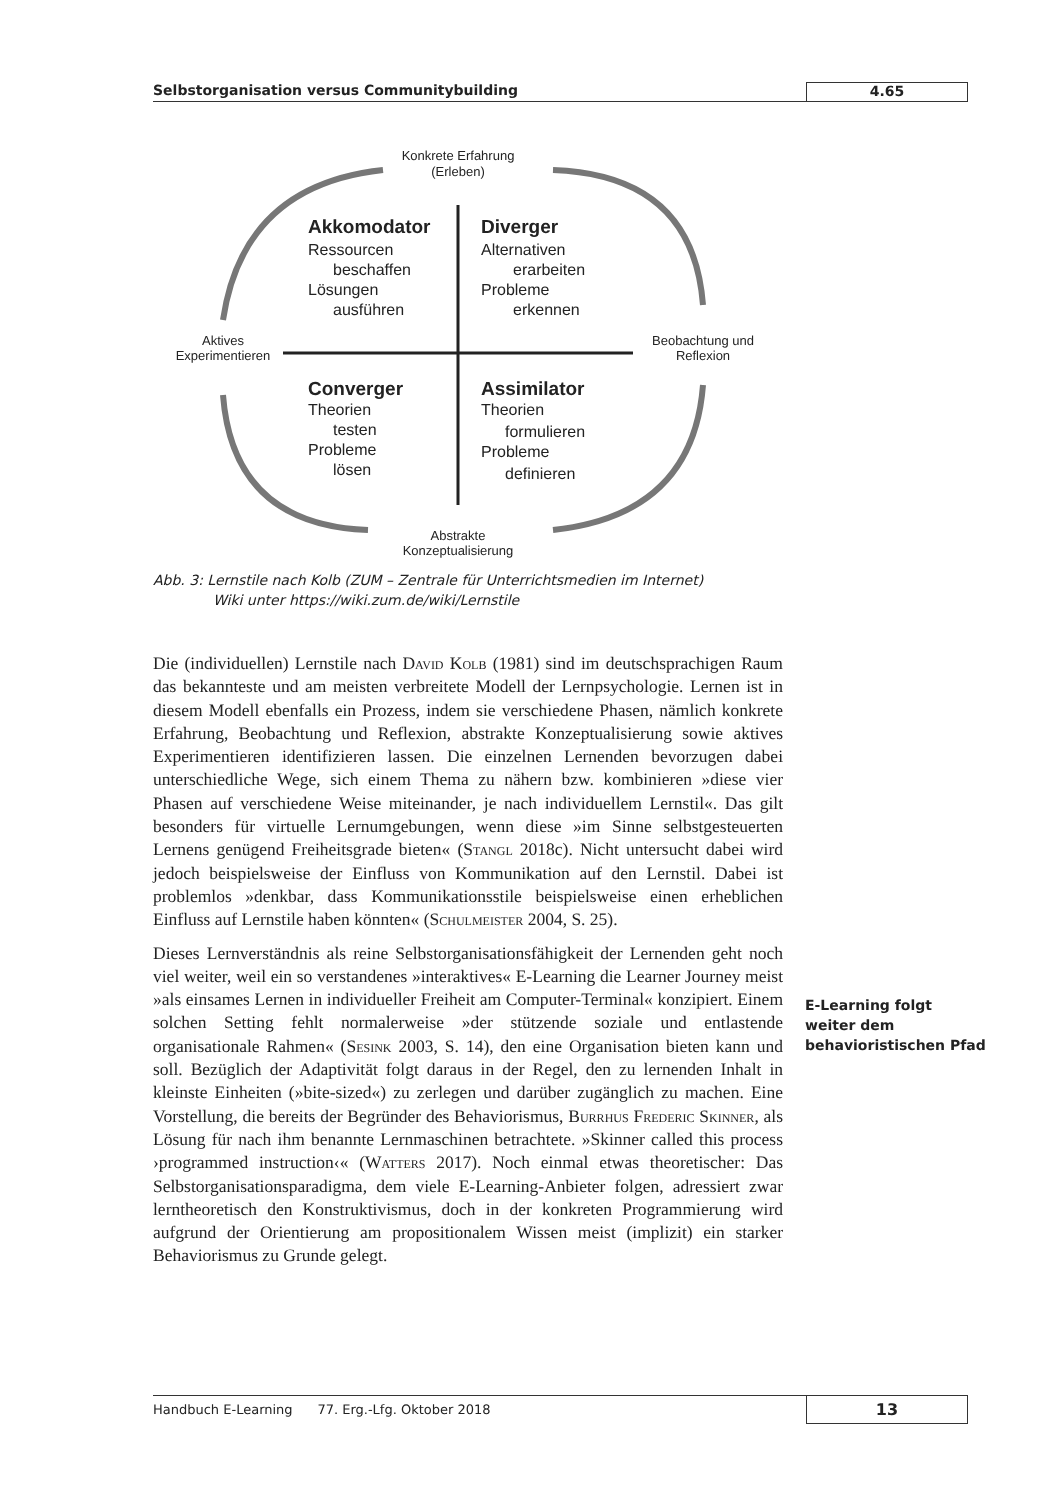Selbstorganisation versus Communitybuilding
4.65
Konkrete Erfahrung
(Erleben)
Aktives
Experimentieren
Beobachtung und
Reflexion
Abstrakte
Konzeptualisierung
Akkomodator
Ressourcen
beschaffen
Lösungen
ausführen
Diverger
Alternativen
erarbeiten
Probleme
erkennen
Converger
Theorien
testen
Probleme
lösen
Assimilator
Theorien
formulieren
Probleme
definieren
Abb. 3: Lernstile nach Kolb (ZUM – Zentrale für Unterrichtsmedien im Internet)
Wiki unter https://wiki.zum.de/wiki/Lernstile
Die (individuellen) Lernstile nach David Kolb (1981) sind im deutschsprachigen Raum das bekannteste und am meisten verbreitete Modell der Lernpsychologie. Lernen ist in diesem Modell ebenfalls ein Prozess, indem sie verschiedene Phasen, nämlich konkrete Erfahrung, Beobachtung und Reflexion, abstrakte Konzeptualisierung sowie aktives Experimentieren identifizieren lassen. Die einzelnen Lernenden bevorzugen dabei unterschiedliche Wege, sich einem Thema zu nähern bzw. kombinieren »diese vier Phasen auf verschiedene Weise miteinander, je nach individuellem Lernstil«. Das gilt besonders für virtuelle Lernumgebungen, wenn diese »im Sinne selbstgesteuerten Lernens genügend Freiheitsgrade bieten« (Stangl 2018c). Nicht untersucht dabei wird jedoch beispielsweise der Einfluss von Kommunikation auf den Lernstil. Dabei ist problemlos »denkbar, dass Kommunikationsstile beispielsweise einen erheblichen Einfluss auf Lernstile haben könnten« (Schulmeister 2004, S. 25).
Dieses Lernverständnis als reine Selbstorganisationsfähigkeit der Lernenden geht noch viel weiter, weil ein so verstandenes »interaktives« E-Learning die Learner Journey meist »als einsames Lernen in individueller Freiheit am Computer-Terminal« konzipiert. Einem solchen Setting fehlt normalerweise »der stützende soziale und entlastende organisationale Rahmen« (Sesink 2003, S. 14), den eine Organisation bieten kann und soll. Bezüglich der Adaptivität folgt daraus in der Regel, den zu lernenden Inhalt in kleinste Einheiten (»bite-sized«) zu zerlegen und darüber zugänglich zu machen. Eine Vorstellung, die bereits der Begründer des Behaviorismus, Burrhus Frederic Skinner, als Lösung für nach ihm benannte Lernmaschinen betrachtete. »Skinner called this process ›programmed instruction‹« (Watters 2017). Noch einmal etwas theoretischer: Das Selbstorganisationsparadigma, dem viele E-Learning-Anbieter folgen, adressiert zwar lerntheoretisch den Konstruktivismus, doch in der konkreten Programmierung wird aufgrund der Orientierung am propositionalem Wissen meist (implizit) ein starker Behaviorismus zu Grunde gelegt.
E-Learning folgt
weiter dem
behavioristischen Pfad
Handbuch E-Learning 77. Erg.-Lfg. Oktober 2018
13